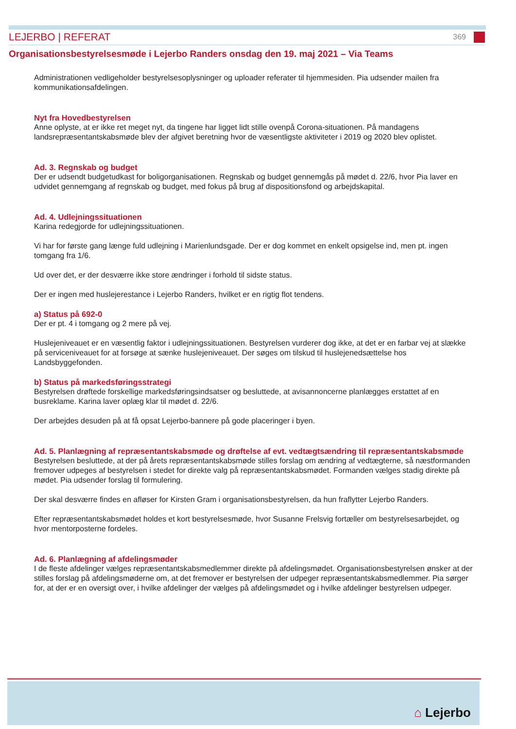LEJERBO | REFERAT 369
Organisationsbestyrelsesmøde i Lejerbo Randers onsdag den 19. maj 2021 – Via Teams
Administrationen vedligeholder bestyrelsesoplysninger og uploader referater til hjemmesiden. Pia udsender mailen fra kommunikationsafdelingen.
Nyt fra Hovedbestyrelsen
Anne oplyste, at er ikke ret meget nyt, da tingene har ligget lidt stille ovenpå Corona-situationen. På mandagens landsrepræsentantskabsmøde blev der afgivet beretning hvor de væsentligste aktiviteter i 2019 og 2020 blev oplistet.
Ad. 3. Regnskab og budget
Der er udsendt budgetudkast for boligorganisationen. Regnskab og budget gennemgås på mødet d. 22/6, hvor Pia laver en udvidet gennemgang af regnskab og budget, med fokus på brug af dispositionsfond og arbejdskapital.
Ad. 4. Udlejningssituationen
Karina redegjorde for udlejningssituationen.
Vi har for første gang længe fuld udlejning i Marienlundsgade. Der er dog kommet en enkelt opsigelse ind, men pt. ingen tomgang fra 1/6.
Ud over det, er der desværre ikke store ændringer i forhold til sidste status.
Der er ingen med huslejerestance i Lejerbo Randers, hvilket er en rigtig flot tendens.
a) Status på 692-0
Der er pt. 4 i tomgang og 2 mere på vej.
Huslejeniveauet er en væsentlig faktor i udlejningssituationen. Bestyrelsen vurderer dog ikke, at det er en farbar vej at slække på serviceniveauet for at forsøge at sænke huslejeniveauet. Der søges om tilskud til huslejenedsættelse hos Landsbyggefonden.
b) Status på markedsføringsstrategi
Bestyrelsen drøftede forskellige markedsføringsindsatser og besluttede, at avisannoncerne planlægges erstattet af en busreklame. Karina laver oplæg klar til mødet d. 22/6.
Der arbejdes desuden på at få opsat Lejerbo-bannere på gode placeringer i byen.
Ad. 5. Planlægning af repræsentantskabsmøde og drøftelse af evt. vedtægtsændring til repræsentantskabsmøde
Bestyrelsen besluttede, at der på årets repræsentantskabsmøde stilles forslag om ændring af vedtægterne, så næstformanden fremover udpeges af bestyrelsen i stedet for direkte valg på repræsentantskabsmødet. Formanden vælges stadig direkte på mødet. Pia udsender forslag til formulering.
Der skal desværre findes en afløser for Kirsten Gram i organisationsbestyrelsen, da hun fraflytter Lejerbo Randers.
Efter repræsentantskabsmødet holdes et kort bestyrelsesmøde, hvor Susanne Frelsvig fortæller om bestyrelsesarbejdet, og hvor mentorposterne fordeles.
Ad. 6. Planlægning af afdelingsmøder
I de fleste afdelinger vælges repræsentantskabsmedlemmer direkte på afdelingsmødet. Organisationsbestyrelsen ønsker at der stilles forslag på afdelingsmøderne om, at det fremover er bestyrelsen der udpeger repræsentantskabsmedlemmer. Pia sørger for, at der er en oversigt over, i hvilke afdelinger der vælges på afdelingsmødet og i hvilke afdelinger bestyrelsen udpeger.
⌂ Lejerbo